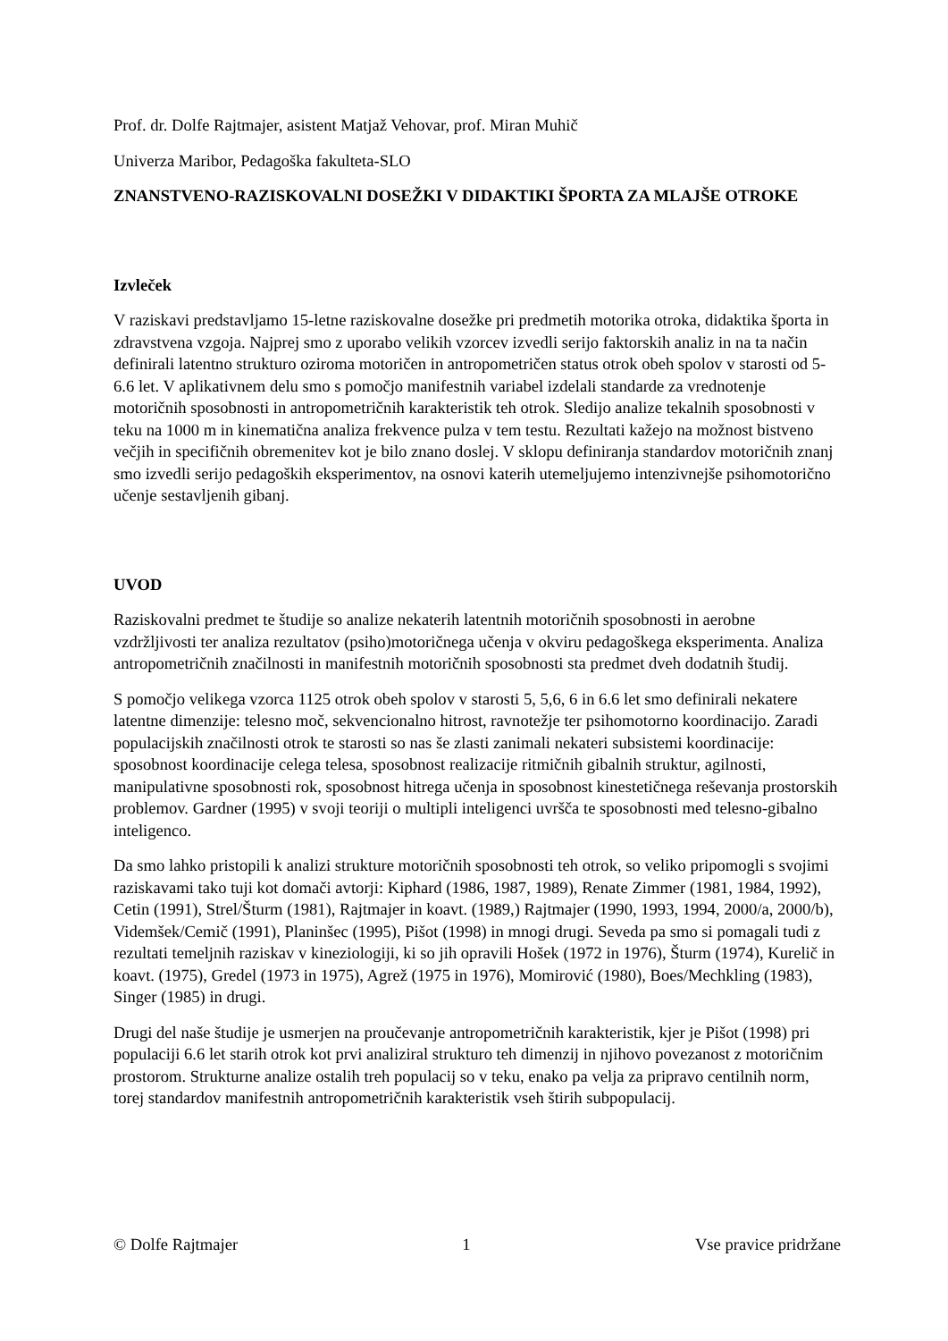Prof. dr. Dolfe Rajtmajer, asistent Matjaž Vehovar, prof. Miran Muhič
Univerza Maribor, Pedagoška fakulteta-SLO
ZNANSTVENO-RAZISKOVALNI DOSEŽKI V DIDAKTIKI ŠPORTA ZA MLAJŠE OTROKE
Izvleček
V raziskavi predstavljamo 15-letne raziskovalne dosežke pri predmetih motorika otroka, didaktika športa in zdravstvena vzgoja. Najprej smo z uporabo velikih vzorcev izvedli serijo faktorskih analiz in na ta način definirali latentno strukturo oziroma motoričen in antropometričen status otrok obeh spolov v starosti od 5-6.6 let. V aplikativnem delu smo s pomočjo manifestnih variabel izdelali standarde za vrednotenje motoričnih sposobnosti in antropometričnih karakteristik teh otrok. Sledijo analize tekalnih sposobnosti v teku na 1000 m in kinematična analiza frekvence pulza v tem testu. Rezultati kažejo na možnost bistveno večjih in specifičnih obremenitev kot je bilo znano doslej. V sklopu definiranja standardov motoričnih znanj smo izvedli serijo pedagoških eksperimentov, na osnovi katerih utemeljujemo intenzivnejše psihomotorično učenje sestavljenih gibanj.
UVOD
Raziskovalni predmet te študije so analize nekaterih latentnih motoričnih sposobnosti in aerobne vzdržljivosti ter analiza rezultatov (psiho)motoričnega učenja v okviru pedagoškega eksperimenta. Analiza antropometričnih značilnosti in manifestnih motoričnih sposobnosti sta predmet dveh dodatnih študij.
S pomočjo velikega vzorca 1125 otrok obeh spolov v starosti 5, 5,6, 6 in 6.6 let smo definirali nekatere latentne dimenzije: telesno moč, sekvencionalno hitrost, ravnotežje ter psihomotorno koordinacijo. Zaradi populacijskih značilnosti otrok te starosti so nas še zlasti zanimali nekateri subsistemi koordinacije: sposobnost koordinacije celega telesa, sposobnost realizacije ritmičnih gibalnih struktur, agilnosti, manipulativne sposobnosti rok, sposobnost hitrega učenja in sposobnost kinestetičnega reševanja prostorskih problemov. Gardner (1995) v svoji teoriji o multipli inteligenci uvršča te sposobnosti med telesno-gibalno inteligenco.
Da smo lahko pristopili k analizi strukture motoričnih sposobnosti teh otrok, so veliko pripomogli s svojimi raziskavami tako tuji kot domači avtorji: Kiphard (1986, 1987, 1989), Renate Zimmer (1981, 1984, 1992), Cetin (1991), Strel/Šturm (1981), Rajtmajer in koavt. (1989,) Rajtmajer (1990, 1993, 1994, 2000/a, 2000/b), Videmšek/Cemič (1991), Planinšec (1995), Pišot (1998) in mnogi drugi. Seveda pa smo si pomagali tudi z rezultati temeljnih raziskav v kineziologiji, ki so jih opravili Hošek (1972 in 1976), Šturm (1974), Kurelič in koavt. (1975), Gredel (1973 in 1975), Agrež (1975 in 1976), Momirović (1980), Boes/Mechkling (1983), Singer (1985) in drugi.
Drugi del naše študije je usmerjen na proučevanje antropometričnih karakteristik, kjer je Pišot (1998) pri populaciji 6.6 let starih otrok kot prvi analiziral strukturo teh dimenzij in njihovo povezanost z motoričnim prostorom. Strukturne analize ostalih treh populacij so v teku, enako pa velja za pripravo centilnih norm, torej standardov manifestnih antropometričnih karakteristik vseh štirih subpopulacij.
© Dolfe Rajtmajer 1 Vse pravice pridržane